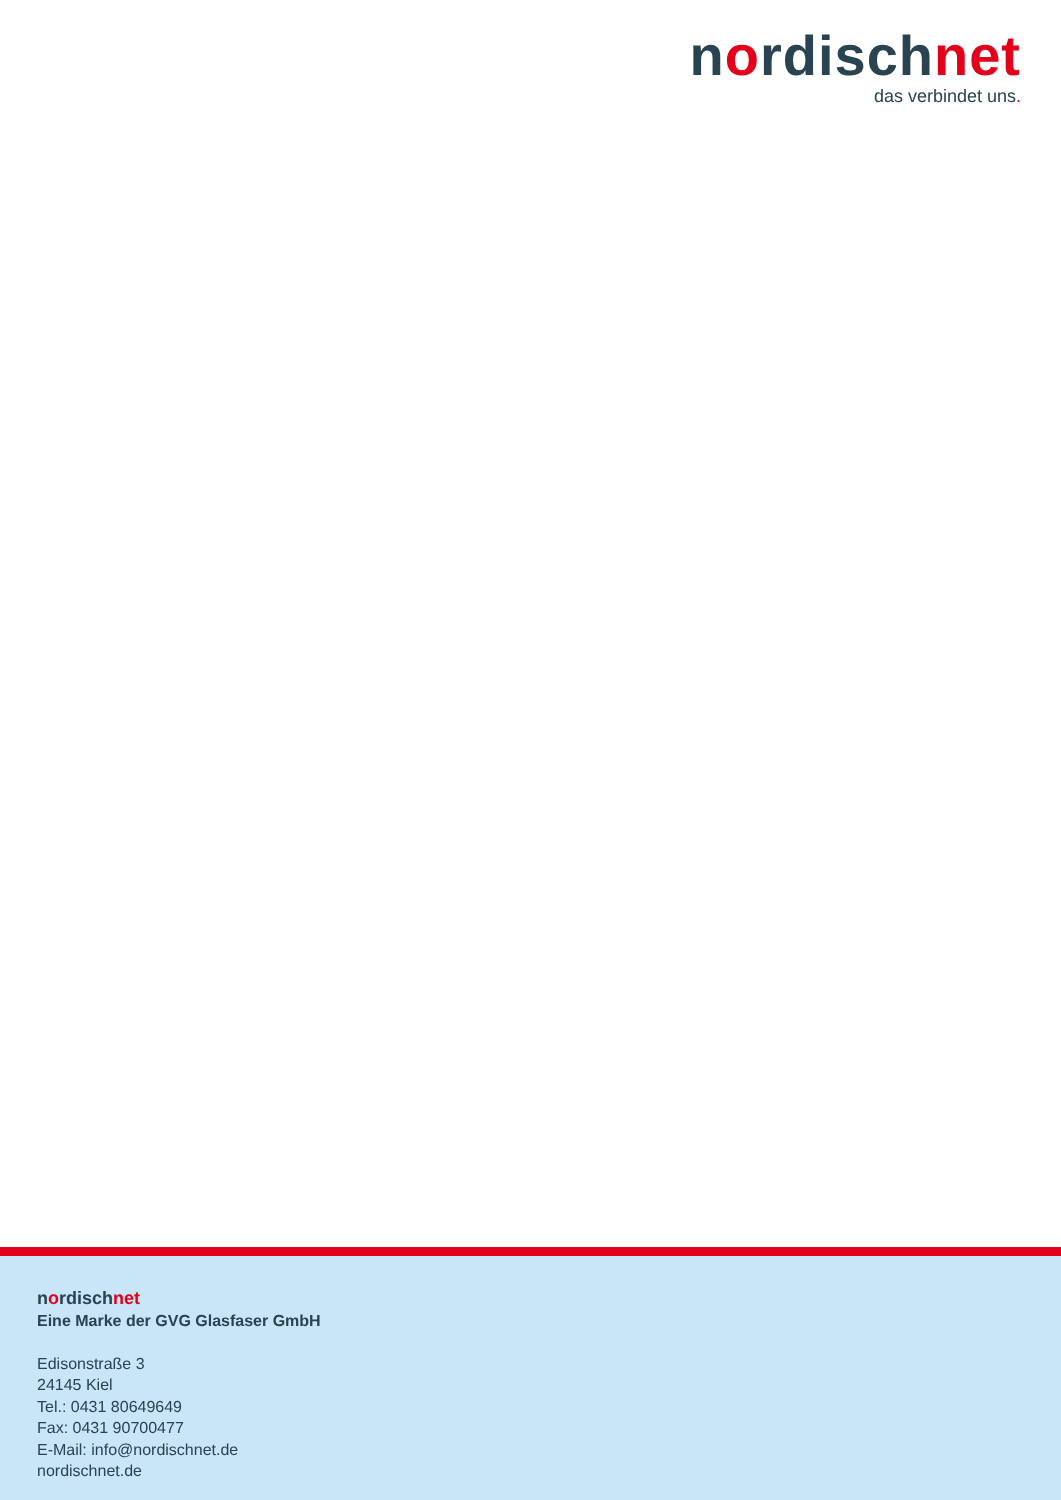nordischnet
das verbindet uns.
nordischnet
Eine Marke der GVG Glasfaser GmbH
Edisonstraße 3
24145 Kiel
Tel.: 0431 80649649
Fax: 0431 90700477
E-Mail: info@nordischnet.de
nordischnet.de